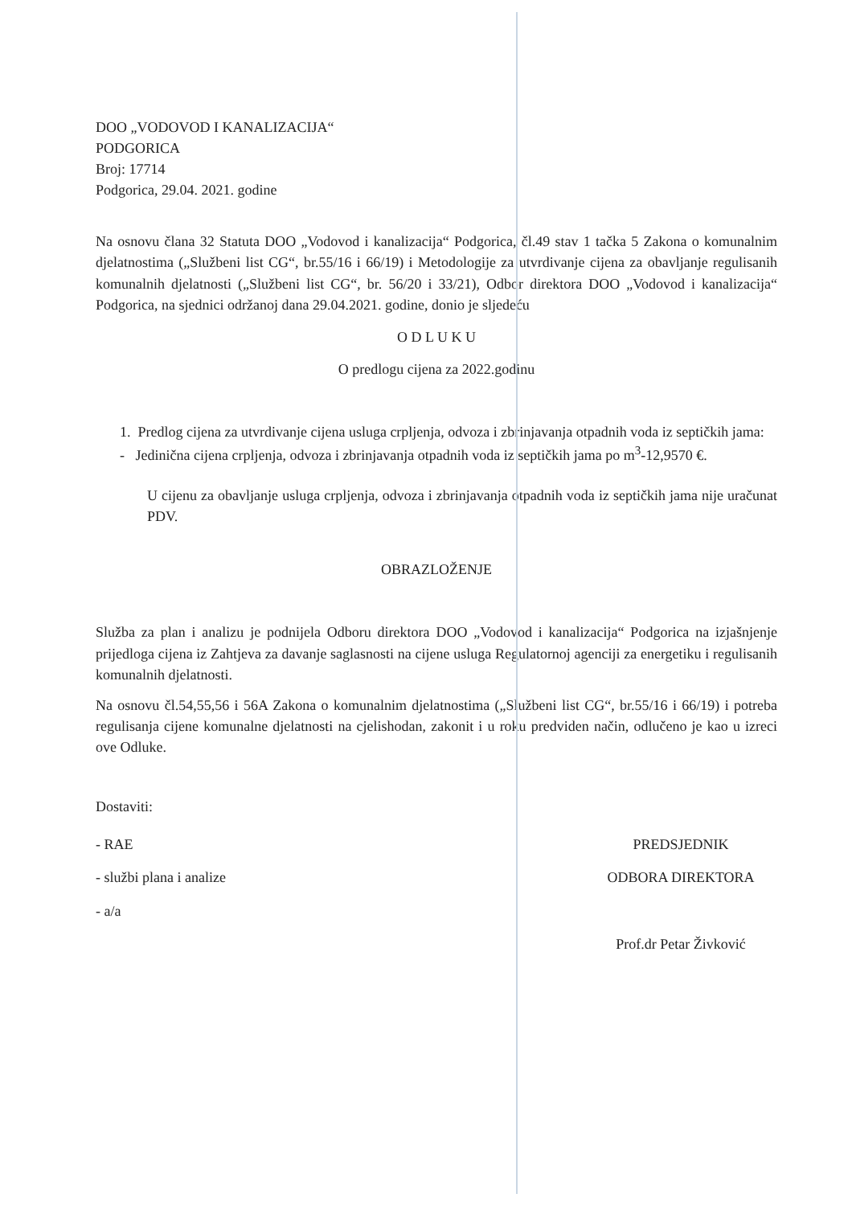DOO „VODOVOD I KANALIZACIJA“
PODGORICA
Broj: 17714
Podgorica, 29.04. 2021. godine
Na osnovu člana 32 Statuta DOO „Vodovod i kanalizacija“ Podgorica, čl.49 stav 1 tačka 5 Zakona o komunalnim djelatnostima („Službeni list CG“, br.55/16 i 66/19) i Metodologije za utvrdivanje cijena za obavljanje regulisanih komunalnih djelatnosti („Službeni list CG“, br. 56/20 i 33/21), Odbor direktora DOO „Vodovod i kanalizacija“ Podgorica, na sjednici održanoj dana 29.04.2021. godine, donio je sljedeću
O D L U K U
O predlogu cijena za 2022.godinu
1. Predlog cijena za utvrdivanje cijena usluga crpljenja, odvoza i zbrinjavanja otpadnih voda iz septičkih jama:
- Jedinična cijena crpljenja, odvoza i zbrinjavanja otpadnih voda iz septičkih jama po m<sup>3</sup>-12,9570 €.
U cijenu za obavljanje usluga crpljenja, odvoza i zbrinjavanja otpadnih voda iz septičkih jama nije uračunat PDV.
OBRAZLOŽENJE
Služba za plan i analizu je podnijela Odboru direktora DOO „Vodovod i kanalizacija“ Podgorica na izjašnjenje prijedloga cijena iz Zahtjeva za davanje saglasnosti na cijene usluga Regulatornoj agenciji za energetiku i regulisanih komunalnih djelatnosti.
Na osnovu čl.54,55,56 i 56A Zakona o komunalnim djelatnostima („Službeni list CG“, br.55/16 i 66/19) i potreba regulisanja cijene komunalne djelatnosti na cjelishodan, zakonit i u roku predviden način, odlučeno je kao u izreci ove Odluke.
Dostaviti:
- RAE
- službi plana i analize
- a/a
PREDSJEDNIK
ODBORA DIREKTORA
Prof.dr Petar Živković